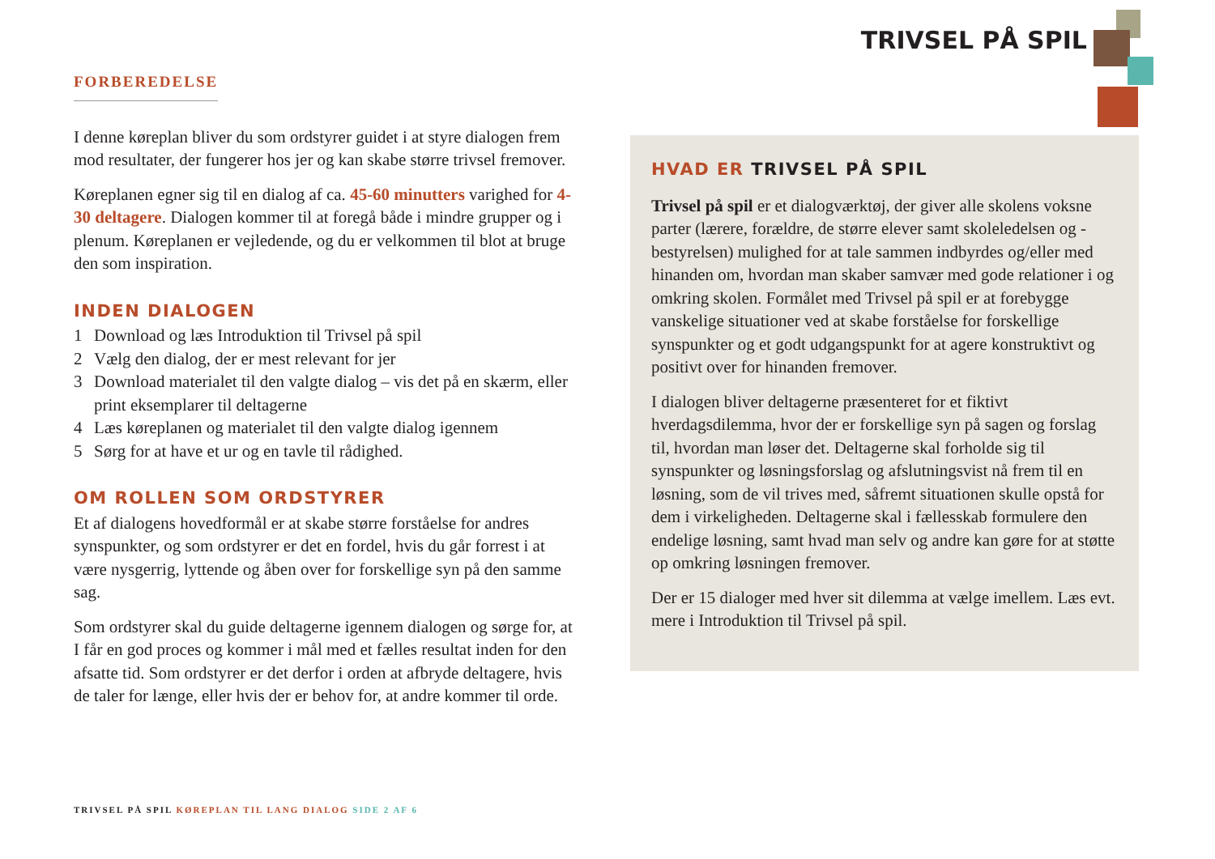TRIVSEL PÅ SPIL
FORBEREDELSE
I denne køreplan bliver du som ordstyrer guidet i at styre dialogen frem mod resultater, der fungerer hos jer og kan skabe større trivsel fremover.
Køreplanen egner sig til en dialog af ca. 45-60 minutters varighed for 4-30 deltagere. Dialogen kommer til at foregå både i mindre grupper og i plenum. Køreplanen er vejledende, og du er velkommen til blot at bruge den som inspiration.
INDEN DIALOGEN
1 Download og læs Introduktion til Trivsel på spil
2 Vælg den dialog, der er mest relevant for jer
3 Download materialet til den valgte dialog – vis det på en skærm, eller print eksemplarer til deltagerne
4 Læs køreplanen og materialet til den valgte dialog igennem
5 Sørg for at have et ur og en tavle til rådighed.
OM ROLLEN SOM ORDSTYRER
Et af dialogens hovedformål er at skabe større forståelse for andres synspunkter, og som ordstyrer er det en fordel, hvis du går forrest i at være nysgerrig, lyttende og åben over for forskellige syn på den samme sag.
Som ordstyrer skal du guide deltagerne igennem dialogen og sørge for, at I får en god proces og kommer i mål med et fælles resultat inden for den afsatte tid. Som ordstyrer er det derfor i orden at afbryde deltagere, hvis de taler for længe, eller hvis der er behov for, at andre kommer til orde.
HVAD ER TRIVSEL PÅ SPIL
Trivsel på spil er et dialogværktøj, der giver alle skolens voksne parter (lærere, forældre, de større elever samt skoleledelsen og -bestyrelsen) mulighed for at tale sammen indbyrdes og/eller med hinanden om, hvordan man skaber samvær med gode relationer i og omkring skolen. Formålet med Trivsel på spil er at forebygge vanskelige situationer ved at skabe forståelse for forskellige synspunkter og et godt udgangspunkt for at agere konstruktivt og positivt over for hinanden fremover.
I dialogen bliver deltagerne præsenteret for et fiktivt hverdagsdilemma, hvor der er forskellige syn på sagen og forslag til, hvordan man løser det. Deltagerne skal forholde sig til synspunkter og løsningsforslag og afslutningsvist nå frem til en løsning, som de vil trives med, såfremt situationen skulle opstå for dem i virkeligheden. Deltagerne skal i fællesskab formulere den endelige løsning, samt hvad man selv og andre kan gøre for at støtte op omkring løsningen fremover.
Der er 15 dialoger med hver sit dilemma at vælge imellem. Læs evt. mere i Introduktion til Trivsel på spil.
TRIVSEL PÅ SPIL KØREPLAN TIL LANG DIALOG SIDE 2 AF 6